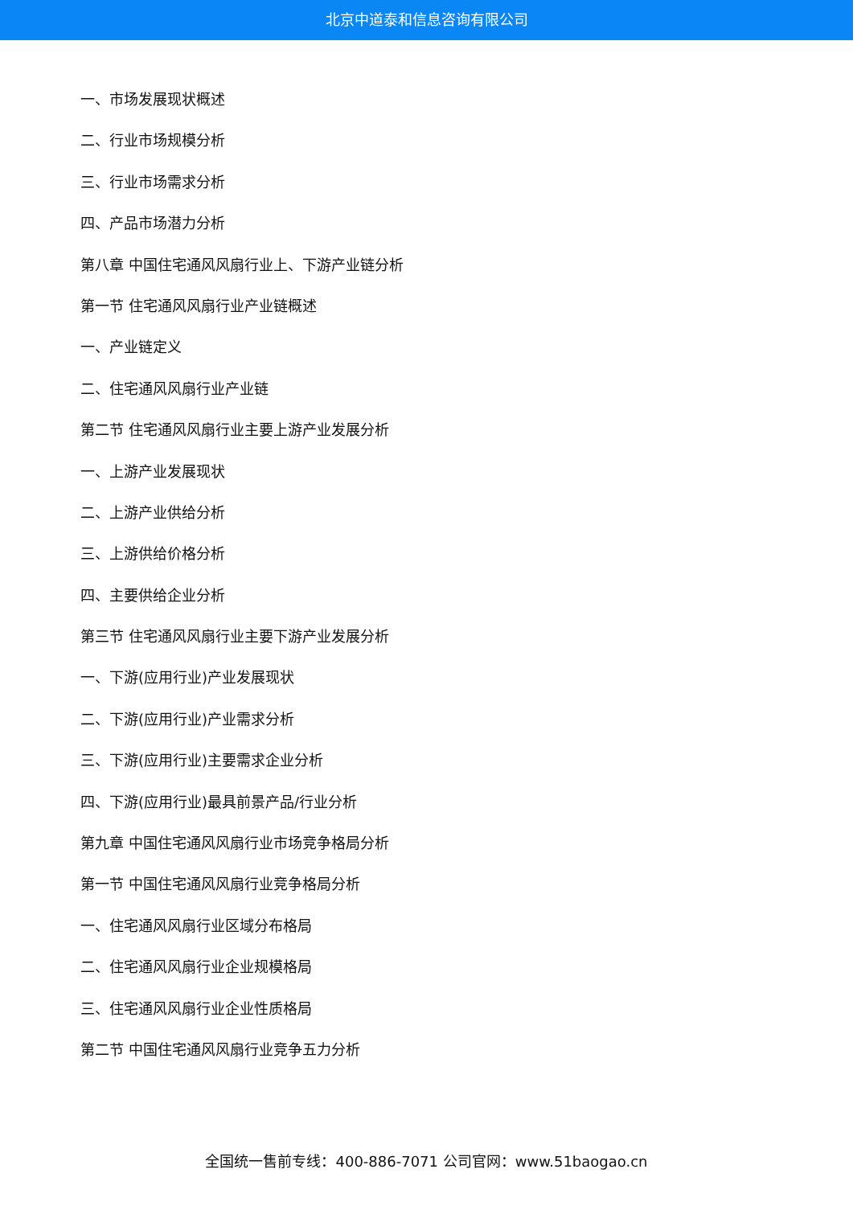北京中道泰和信息咨询有限公司
一、市场发展现状概述
二、行业市场规模分析
三、行业市场需求分析
四、产品市场潜力分析
第八章 中国住宅通风风扇行业上、下游产业链分析
第一节 住宅通风风扇行业产业链概述
一、产业链定义
二、住宅通风风扇行业产业链
第二节 住宅通风风扇行业主要上游产业发展分析
一、上游产业发展现状
二、上游产业供给分析
三、上游供给价格分析
四、主要供给企业分析
第三节 住宅通风风扇行业主要下游产业发展分析
一、下游(应用行业)产业发展现状
二、下游(应用行业)产业需求分析
三、下游(应用行业)主要需求企业分析
四、下游(应用行业)最具前景产品/行业分析
第九章 中国住宅通风风扇行业市场竞争格局分析
第一节 中国住宅通风风扇行业竞争格局分析
一、住宅通风风扇行业区域分布格局
二、住宅通风风扇行业企业规模格局
三、住宅通风风扇行业企业性质格局
第二节 中国住宅通风风扇行业竞争五力分析
全国统一售前专线：400-886-7071 公司官网：www.51baogao.cn